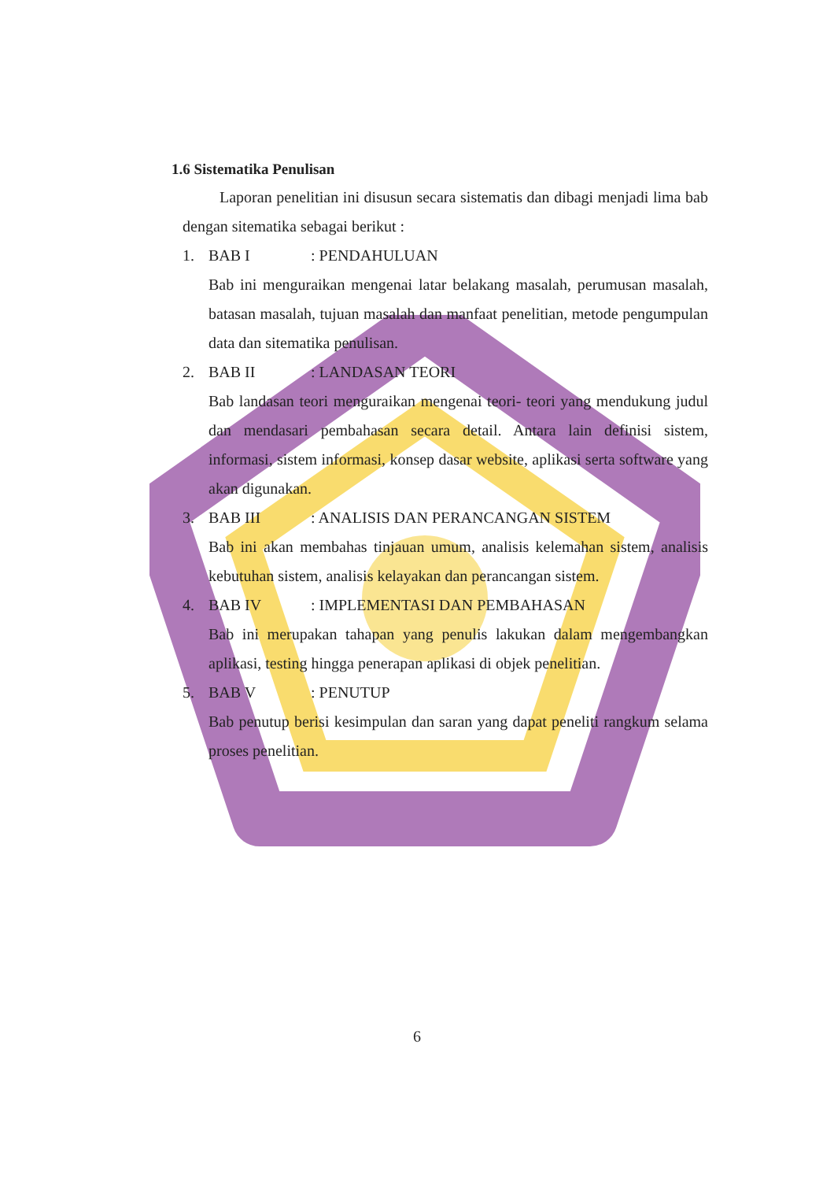1.6 Sistematika Penulisan
Laporan penelitian ini disusun secara sistematis dan dibagi menjadi lima bab dengan sitematika sebagai berikut :
1. BAB I: PENDAHULUAN
Bab ini menguraikan mengenai latar belakang masalah, perumusan masalah, batasan masalah, tujuan masalah dan manfaat penelitian, metode pengumpulan data dan sitematika penulisan.
2. BAB II: LANDASAN TEORI
Bab landasan teori menguraikan mengenai teori- teori yang mendukung judul dan mendasari pembahasan secara detail. Antara lain definisi sistem, informasi, sistem informasi, konsep dasar website, aplikasi serta software yang akan digunakan.
3. BAB III: ANALISIS DAN PERANCANGAN SISTEM
Bab ini akan membahas tinjauan umum, analisis kelemahan sistem, analisis kebutuhan sistem, analisis kelayakan dan perancangan sistem.
4. BAB IV: IMPLEMENTASI DAN PEMBAHASAN
Bab ini merupakan tahapan yang penulis lakukan dalam mengembangkan aplikasi, testing hingga penerapan aplikasi di objek penelitian.
5. BAB V: PENUTUP
Bab penutup berisi kesimpulan dan saran yang dapat peneliti rangkum selama proses penelitian.
6